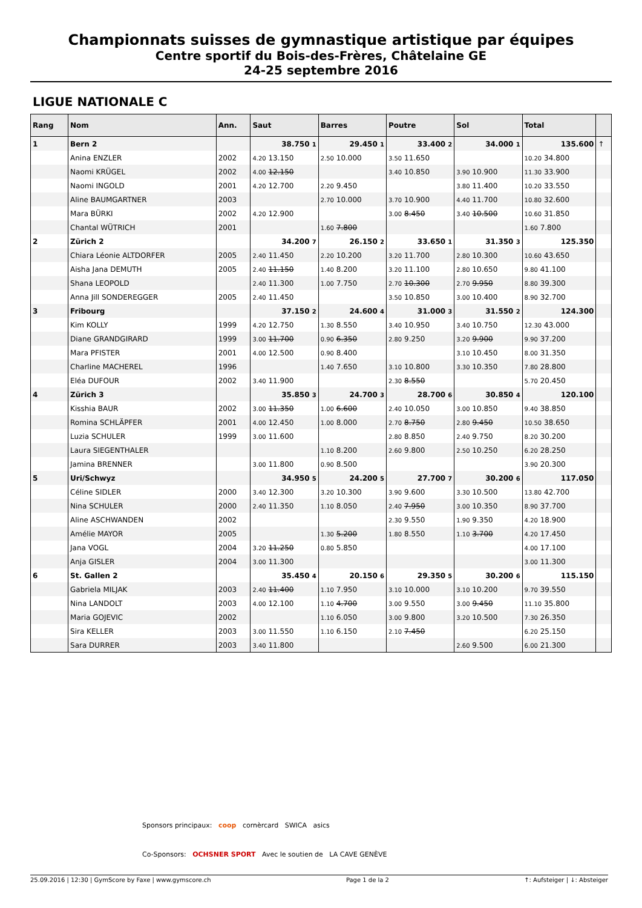Championnats suisses de gymnastique artistique par équipes
Centre sportif du Bois-des-Frères, Châtelaine GE
24-25 septembre 2016
LIGUE NATIONALE C
| Rang | Nom | Ann. | Saut | Barres | Poutre | Sol | Total | |
| --- | --- | --- | --- | --- | --- | --- | --- | --- |
| 1 | Bern 2 | | 38.750 1 | 29.450 1 | 33.400 2 | 34.000 1 | 135.600 | ↑ |
| | Anina ENZLER | 2002 | 4.20 13.150 | 2.50 10.000 | 3.50 11.650 | | 10.20 34.800 | |
| | Naomi KRÜGEL | 2002 | 4.00 12.150 | | 3.40 10.850 | 3.90 10.900 | 11.30 33.900 | |
| | Naomi INGOLD | 2001 | 4.20 12.700 | 2.20 9.450 | | 3.80 11.400 | 10.20 33.550 | |
| | Aline BAUMGARTNER | 2003 | | 2.70 10.000 | 3.70 10.900 | 4.40 11.700 | 10.80 32.600 | |
| | Mara BÜRKI | 2002 | 4.20 12.900 | | 3.00 8.450 | 3.40 10.500 | 10.60 31.850 | |
| | Chantal WÜTRICH | 2001 | | 1.60 7.800 | | | 1.60 7.800 | |
| 2 | Zürich 2 | | 34.200 7 | 26.150 2 | 33.650 1 | 31.350 3 | 125.350 | |
| | Chiara Léonie ALTDORFER | 2005 | 2.40 11.450 | 2.20 10.200 | 3.20 11.700 | 2.80 10.300 | 10.60 43.650 | |
| | Aisha Jana DEMUTH | 2005 | 2.40 11.150 | 1.40 8.200 | 3.20 11.100 | 2.80 10.650 | 9.80 41.100 | |
| | Shana LEOPOLD | | 2.40 11.300 | 1.00 7.750 | 2.70 10.300 | 2.70 9.950 | 8.80 39.300 | |
| | Anna Jill SONDEREGGER | 2005 | 2.40 11.450 | | 3.50 10.850 | 3.00 10.400 | 8.90 32.700 | |
| 3 | Fribourg | | 37.150 2 | 24.600 4 | 31.000 3 | 31.550 2 | 124.300 | |
| | Kim KOLLY | 1999 | 4.20 12.750 | 1.30 8.550 | 3.40 10.950 | 3.40 10.750 | 12.30 43.000 | |
| | Diane GRANDGIRARD | 1999 | 3.00 11.700 | 0.90 6.350 | 2.80 9.250 | 3.20 9.900 | 9.90 37.200 | |
| | Mara PFISTER | 2001 | 4.00 12.500 | 0.90 8.400 | | 3.10 10.450 | 8.00 31.350 | |
| | Charline MACHEREL | 1996 | | 1.40 7.650 | 3.10 10.800 | 3.30 10.350 | 7.80 28.800 | |
| | Eléa DUFOUR | 2002 | 3.40 11.900 | | 2.30 8.550 | | 5.70 20.450 | |
| 4 | Zürich 3 | | 35.850 3 | 24.700 3 | 28.700 6 | 30.850 4 | 120.100 | |
| | Kisshia BAUR | 2002 | 3.00 11.350 | 1.00 6.600 | 2.40 10.050 | 3.00 10.850 | 9.40 38.850 | |
| | Romina SCHLÄPFER | 2001 | 4.00 12.450 | 1.00 8.000 | 2.70 8.750 | 2.80 9.450 | 10.50 38.650 | |
| | Luzia SCHULER | 1999 | 3.00 11.600 | | 2.80 8.850 | 2.40 9.750 | 8.20 30.200 | |
| | Laura SIEGENTHALER | | | 1.10 8.200 | 2.60 9.800 | 2.50 10.250 | 6.20 28.250 | |
| | Jamina BRENNER | | 3.00 11.800 | 0.90 8.500 | | | 3.90 20.300 | |
| 5 | Uri/Schwyz | | 34.950 5 | 24.200 5 | 27.700 7 | 30.200 6 | 117.050 | |
| | Céline SIDLER | 2000 | 3.40 12.300 | 3.20 10.300 | 3.90 9.600 | 3.30 10.500 | 13.80 42.700 | |
| | Nina SCHULER | 2000 | 2.40 11.350 | 1.10 8.050 | 2.40 7.950 | 3.00 10.350 | 8.90 37.700 | |
| | Aline ASCHWANDEN | 2002 | | | 2.30 9.550 | 1.90 9.350 | 4.20 18.900 | |
| | Amélie MAYOR | 2005 | | 1.30 5.200 | 1.80 8.550 | 1.10 3.700 | 4.20 17.450 | |
| | Jana VOGL | 2004 | 3.20 11.250 | 0.80 5.850 | | | 4.00 17.100 | |
| | Anja GISLER | 2004 | 3.00 11.300 | | | | 3.00 11.300 | |
| 6 | St. Gallen 2 | | 35.450 4 | 20.150 6 | 29.350 5 | 30.200 6 | 115.150 | |
| | Gabriela MILJAK | 2003 | 2.40 11.400 | 1.10 7.950 | 3.10 10.000 | 3.10 10.200 | 9.70 39.550 | |
| | Nina LANDOLT | 2003 | 4.00 12.100 | 1.10 4.700 | 3.00 9.550 | 3.00 9.450 | 11.10 35.800 | |
| | Maria GOJEVIC | 2002 | | 1.10 6.050 | 3.00 9.800 | 3.20 10.500 | 7.30 26.350 | |
| | Sira KELLER | 2003 | 3.00 11.550 | 1.10 6.150 | 2.10 7.450 | | 6.20 25.150 | |
| | Sara DURRER | 2003 | 3.40 11.800 | | | 2.60 9.500 | 6.00 21.300 | |
Sponsors principaux: coop cornèrcard SWICA asics
Co-Sponsors: OCHSNER SPORT Avec le soutien de LA CAVE GENÈVE
25.09.2016 | 12:30 | GymScore by Faxe | www.gymscore.ch Page 1 de la 2 ↑: Aufsteiger | ↓: Absteiger